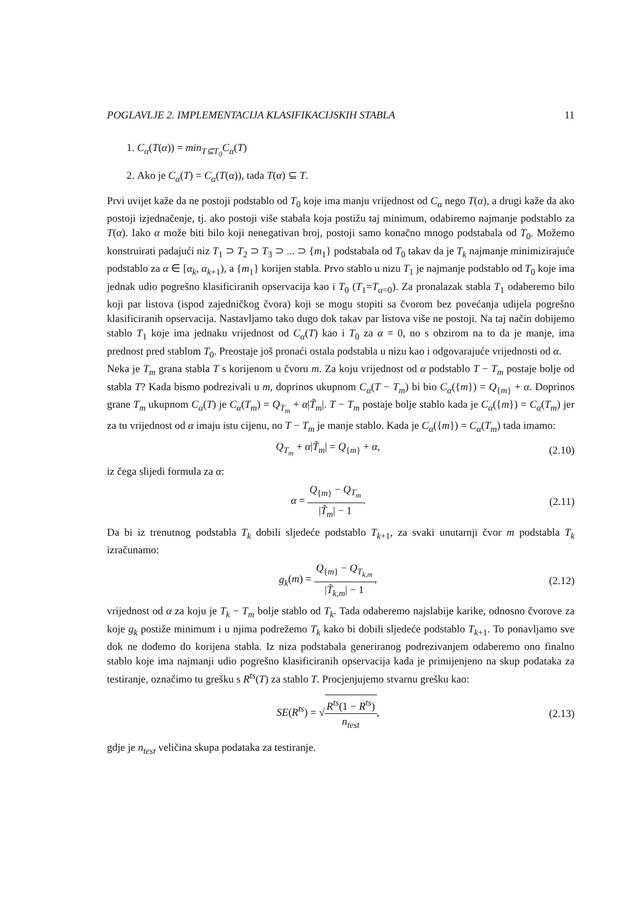POGLAVLJE 2. IMPLEMENTACIJA KLASIFIKACIJSKIH STABLA 11
1. C<sub>α</sub>(T(α)) = min<sub>T⊆T<sub>0</sub></sub>C<sub>α</sub>(T)
2. Ako je C<sub>α</sub>(T) = C<sub>α</sub>(T(α)), tada T(α) ⊆ T.
Prvi uvijet kaže da ne postoji podstablo od T<sub>0</sub> koje ima manju vrijednost od C<sub>α</sub> nego T(α), a drugi kaže da ako postoji izjednačenje, tj. ako postoji više stabala koja postižu taj minimum, odabiremo najmanje podstablo za T(α). Iako α može biti bilo koji nenegativan broj, postoji samo konačno mnogo podstabala od T<sub>0</sub>. Možemo konstruirati padajući niz T<sub>1</sub> ⊃ T<sub>2</sub> ⊃ T<sub>3</sub> ⊃ ... ⊃ {m<sub>1</sub>} podstabala od T<sub>0</sub> takav da je T<sub>k</sub> najmanje minimizirajuće podstablo za α ∈ [α<sub>k</sub>, α<sub>k+1</sub>), a {m<sub>1</sub>} korijen stabla. Prvo stablo u nizu T<sub>1</sub> je najmanje podstablo od T<sub>0</sub> koje ima jednak udio pogrešno klasificiranih opservacija kao i T<sub>0</sub> (T<sub>1</sub>=T<sub>α=0</sub>). Za pronalazak stabla T<sub>1</sub> odaberemo bilo koji par listova (ispod zajedničkog čvora) koji se mogu stopiti sa čvorom bez povećanja udijela pogrešno klasificiranih opservacija. Nastavljamo tako dugo dok takav par listova više ne postoji. Na taj način dobijemo stablo T<sub>1</sub> koje ima jednaku vrijednost od C<sub>α</sub>(T) kao i T<sub>0</sub> za α = 0, no s obzirom na to da je manje, ima prednost pred stablom T<sub>0</sub>. Preostaje još pronaći ostala podstabla u nizu kao i odgovarajuće vrijednosti od α.
Neka je T<sub>m</sub> grana stabla T s korijenom u čvoru m. Za koju vrijednost od α podstablo T − T<sub>m</sub> postaje bolje od stabla T? Kada bismo podrezivali u m, doprinos ukupnom C<sub>α</sub>(T − T<sub>m</sub>) bi bio C<sub>α</sub>({m}) = Q<sub>{m}</sub> + α. Doprinos grane T<sub>m</sub> ukupnom C<sub>α</sub>(T) je C<sub>α</sub>(T<sub>m</sub>) = Q<sub>T<sub>m</sub></sub> + α|T̃<sub>m</sub>|. T − T<sub>m</sub> postaje bolje stablo kada je C<sub>α</sub>({m}) = C<sub>α</sub>(T<sub>m</sub>) jer za tu vrijednost od α imaju istu cijenu, no T − T<sub>m</sub> je manje stablo. Kada je C<sub>α</sub>({m}) = C<sub>α</sub>(T<sub>m</sub>) tada imamo:
Q<sub>T<sub>m</sub></sub> + α|T̃<sub>m</sub>| = Q<sub>{m}</sub> + α, (2.10)
iz čega slijedi formula za α:
α = Q<sub>{m}</sub> − Q<sub>T<sub>m</sub></sub> |T̃<sub>m</sub>| − 1. (2.11)
Da bi iz trenutnog podstabla T<sub>k</sub> dobili sljedeće podstablo T<sub>k+1</sub>, za svaki unutarnji čvor m podstabla T<sub>k</sub> izračunamo:
g<sub>k</sub>(m) = Q<sub>{m}</sub> − Q<sub>T<sub>k,m</sub></sub> |T̃<sub>k,m</sub>| − 1, (2.12)
vrijednost od α za koju je T<sub>k</sub> − T<sub>m</sub> bolje stablo od T<sub>k</sub>. Tada odaberemo najslabije karike, odnosno čvorove za koje g<sub>k</sub> postiže minimum i u njima podrežemo T<sub>k</sub> kako bi dobili sljedeće podstablo T<sub>k+1</sub>. To ponavljamo sve dok ne dođemo do korijena stabla. Iz niza podstabala generiranog podrezivanjem odaberemo ono finalno stablo koje ima najmanji udio pogrešno klasificiranih opservacija kada je primijenjeno na skup podataka za testiranje, označimo tu grešku s R<sup>ts</sup>(T) za stablo T. Procjenjujemo stvarnu grešku kao:
SE(R<sup>ts</sup>) = √R<sup>ts</sup>(1 − R<sup>ts</sup>) n<sub>test</sub>, (2.13)
gdje je n<sub>test</sub> veličina skupa podataka za testiranje.